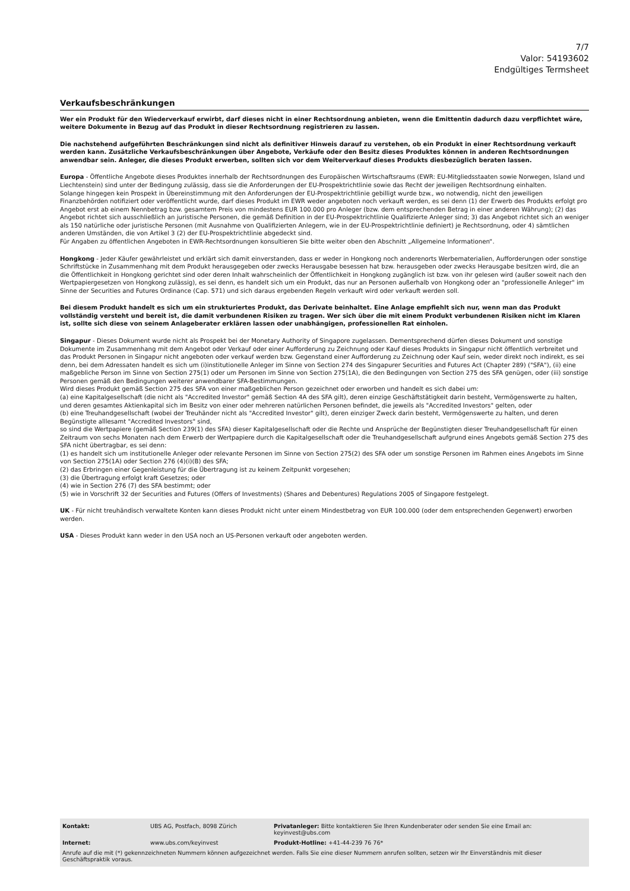7/7
Valor: 54193602
Endgültiges Termsheet
Verkaufsbeschränkungen
Wer ein Produkt für den Wiederverkauf erwirbt, darf dieses nicht in einer Rechtsordnung anbieten, wenn die Emittentin dadurch dazu verpflichtet wäre, weitere Dokumente in Bezug auf das Produkt in dieser Rechtsordnung registrieren zu lassen.
Die nachstehend aufgeführten Beschränkungen sind nicht als definitiver Hinweis darauf zu verstehen, ob ein Produkt in einer Rechtsordnung verkauft werden kann. Zusätzliche Verkaufsbeschränkungen über Angebote, Verkäufe oder den Besitz dieses Produktes können in anderen Rechtsordnungen anwendbar sein. Anleger, die dieses Produkt erwerben, sollten sich vor dem Weiterverkauf dieses Produkts diesbezüglich beraten lassen.
Europa - Öffentliche Angebote dieses Produktes innerhalb der Rechtsordnungen des Europäischen Wirtschaftsraums (EWR: EU-Mitgliedsstaaten sowie Norwegen, Island und Liechtenstein) sind unter der Bedingung zulässig, dass sie die Anforderungen der EU-Prospektrichtlinie sowie das Recht der jeweiligen Rechtsordnung einhalten.
Solange hingegen kein Prospekt in Übereinstimmung mit den Anforderungen der EU-Prospektrichtlinie gebilligt wurde bzw., wo notwendig, nicht den jeweiligen Finanzbehörden notifiziert oder veröffentlicht wurde, darf dieses Produkt im EWR weder angeboten noch verkauft werden, es sei denn (1) der Erwerb des Produkts erfolgt pro Angebot erst ab einem Nennbetrag bzw. gesamtem Preis von mindestens EUR 100.000 pro Anleger (bzw. dem entsprechenden Betrag in einer anderen Währung); (2) das Angebot richtet sich ausschließlich an juristische Personen, die gemäß Definition in der EU-Prospektrichtlinie Qualifizierte Anleger sind; 3) das Angebot richtet sich an weniger als 150 natürliche oder juristische Personen (mit Ausnahme von Qualifizierten Anlegern, wie in der EU-Prospektrichtlinie definiert) je Rechtsordnung, oder 4) sämtlichen anderen Umständen, die von Artikel 3 (2) der EU-Prospektrichtlinie abgedeckt sind.
Für Angaben zu öffentlichen Angeboten in EWR-Rechtsordnungen konsultieren Sie bitte weiter oben den Abschnitt „Allgemeine Informationen“.
Hongkong - Jeder Käufer gewährleistet und erklärt sich damit einverstanden, dass er weder in Hongkong noch anderenorts Werbematerialien, Aufforderungen oder sonstige Schriftstücke in Zusammenhang mit dem Produkt herausgegeben oder zwecks Herausgabe besessen hat bzw. herausgeben oder zwecks Herausgabe besitzen wird, die an die Öffentlichkeit in Hongkong gerichtet sind oder deren Inhalt wahrscheinlich der Öffentlichkeit in Hongkong zugänglich ist bzw. von ihr gelesen wird (außer soweit nach den Wertpapiergesetzen von Hongkong zulässig), es sei denn, es handelt sich um ein Produkt, das nur an Personen außerhalb von Hongkong oder an "professionelle Anleger" im Sinne der Securities and Futures Ordinance (Cap. 571) und sich daraus ergebenden Regeln verkauft wird oder verkauft werden soll.
Bei diesem Produkt handelt es sich um ein strukturiertes Produkt, das Derivate beinhaltet. Eine Anlage empfiehlt sich nur, wenn man das Produkt vollständig versteht und bereit ist, die damit verbundenen Risiken zu tragen. Wer sich über die mit einem Produkt verbundenen Risiken nicht im Klaren ist, sollte sich diese von seinem Anlageberater erklären lassen oder unabhängigen, professionellen Rat einholen.
Singapur - Dieses Dokument wurde nicht als Prospekt bei der Monetary Authority of Singapore zugelassen. Dementsprechend dürfen dieses Dokument und sonstige Dokumente im Zusammenhang mit dem Angebot oder Verkauf oder einer Aufforderung zu Zeichnung oder Kauf dieses Produkts in Singapur nicht öffentlich verbreitet und das Produkt Personen in Singapur nicht angeboten oder verkauf werden bzw. Gegenstand einer Aufforderung zu Zeichnung oder Kauf sein, weder direkt noch indirekt, es sei denn, bei dem Adressaten handelt es sich um (i)institutionelle Anleger im Sinne von Section 274 des Singapurer Securities and Futures Act (Chapter 289) ("SFA"), (ii) eine maßgebliche Person im Sinne von Section 275(1) oder um Personen im Sinne von Section 275(1A), die den Bedingungen von Section 275 des SFA genügen, oder (iii) sonstige Personen gemäß den Bedingungen weiterer anwendbarer SFA-Bestimmungen.
Wird dieses Produkt gemäß Section 275 des SFA von einer maßgeblichen Person gezeichnet oder erworben und handelt es sich dabei um:
(a) eine Kapitalgesellschaft (die nicht als "Accredited Investor" gemäß Section 4A des SFA gilt), deren einzige Geschäftstätigkeit darin besteht, Vermögenswerte zu halten, und deren gesamtes Aktienkapital sich im Besitz von einer oder mehreren natürlichen Personen befindet, die jeweils als "Accredited Investors" gelten, oder
(b) eine Treuhandgesellschaft (wobei der Treuhänder nicht als "Accredited Investor" gilt), deren einziger Zweck darin besteht, Vermögenswerte zu halten, und deren Begünstigte alllesamt "Accredited Investors" sind,
so sind die Wertpapiere (gemäß Section 239(1) des SFA) dieser Kapitalgesellschaft oder die Rechte und Ansprüche der Begünstigten dieser Treuhandgesellschaft für einen Zeitraum von sechs Monaten nach dem Erwerb der Wertpapiere durch die Kapitalgesellschaft oder die Treuhandgesellschaft aufgrund eines Angebots gemäß Section 275 des SFA nicht übertragbar, es sei denn:
(1) es handelt sich um institutionelle Anleger oder relevante Personen im Sinne von Section 275(2) des SFA oder um sonstige Personen im Rahmen eines Angebots im Sinne von Section 275(1A) oder Section 276 (4)(i)(B) des SFA;
(2) das Erbringen einer Gegenleistung für die Übertragung ist zu keinem Zeitpunkt vorgesehen;
(3) die Übertragung erfolgt kraft Gesetzes; oder
(4) wie in Section 276 (7) des SFA bestimmt; oder
(5) wie in Vorschrift 32 der Securities and Futures (Offers of Investments) (Shares and Debentures) Regulations 2005 of Singapore festgelegt.
UK - Für nicht treuhändisch verwaltete Konten kann dieses Produkt nicht unter einem Mindestbetrag von EUR 100.000 (oder dem entsprechenden Gegenwert) erworben werden.
USA - Dieses Produkt kann weder in den USA noch an US-Personen verkauft oder angeboten werden.
| Kontakt: | UBS AG, Postfach, 8098 Zürich | Privatanleger: Bitte kontaktieren Sie Ihren Kundenberater oder senden Sie eine Email an: keyinvest@ubs.com |
| Internet: | www.ubs.com/keyinvest | Produkt-Hotline: +41-44-239 76 76* |
| Anrufe auf die mit (*) gekennzeichneten Nummern können aufgezeichnet werden. Falls Sie eine dieser Nummern anrufen sollten, setzen wir Ihr Einverständnis mit dieser Geschäftspraktik voraus. | | |